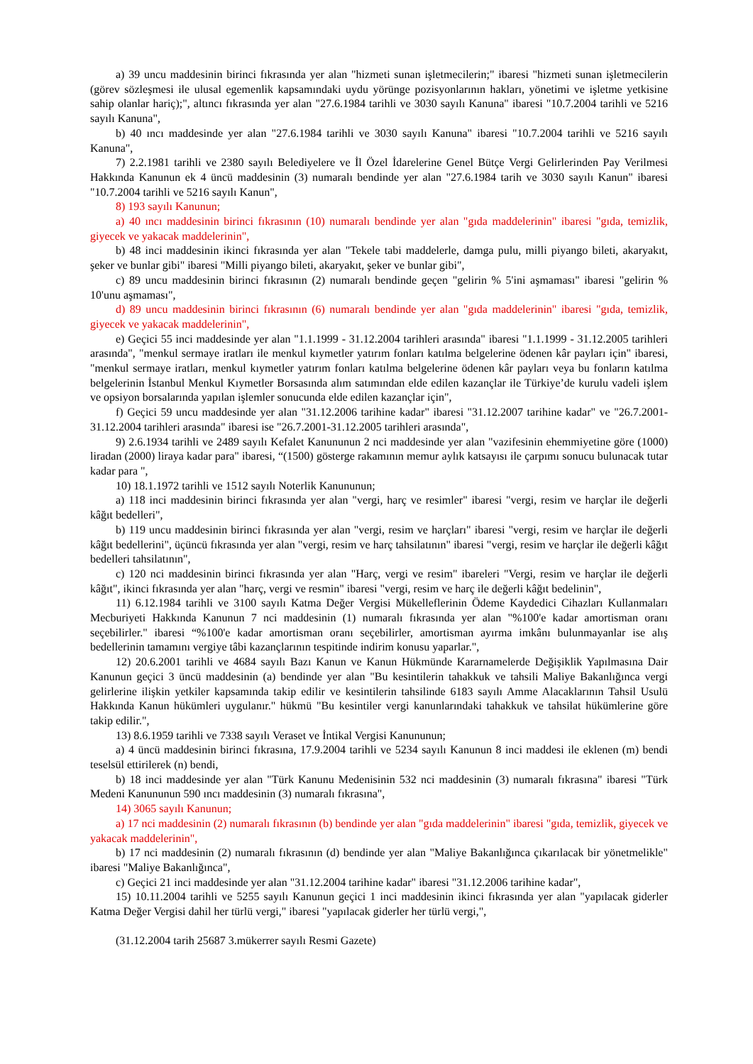a) 39 uncu maddesinin birinci fıkrasında yer alan "hizmeti sunan işletmecilerin;" ibaresi "hizmeti sunan işletmecilerin (görev sözleşmesi ile ulusal egemenlik kapsamındaki uydu yörünge pozisyonlarının hakları, yönetimi ve işletme yetkisine sahip olanlar hariç);", altıncı fıkrasında yer alan "27.6.1984 tarihli ve 3030 sayılı Kanuna" ibaresi "10.7.2004 tarihli ve 5216 sayılı Kanuna",
b) 40 ıncı maddesinde yer alan "27.6.1984 tarihli ve 3030 sayılı Kanuna" ibaresi "10.7.2004 tarihli ve 5216 sayılı Kanuna",
7) 2.2.1981 tarihli ve 2380 sayılı Belediyelere ve İl Özel İdarelerine Genel Bütçe Vergi Gelirlerinden Pay Verilmesi Hakkında Kanunun ek 4 üncü maddesinin (3) numaralı bendinde yer alan "27.6.1984 tarih ve 3030 sayılı Kanun" ibaresi "10.7.2004 tarihli ve 5216 sayılı Kanun",
8) 193 sayılı Kanunun;
a) 40 ıncı maddesinin birinci fıkrasının (10) numaralı bendinde yer alan "gıda maddelerinin" ibaresi "gıda, temizlik, giyecek ve yakacak maddelerinin",
b) 48 inci maddesinin ikinci fıkrasında yer alan "Tekele tabi maddelerle, damga pulu, milli piyango bileti, akaryakıt, şeker ve bunlar gibi" ibaresi "Milli piyango bileti, akaryakıt, şeker ve bunlar gibi",
c) 89 uncu maddesinin birinci fıkrasının (2) numaralı bendinde geçen "gelirin % 5'ini aşmaması" ibaresi "gelirin % 10'unu aşmaması",
d) 89 uncu maddesinin birinci fıkrasının (6) numaralı bendinde yer alan "gıda maddelerinin" ibaresi "gıda, temizlik, giyecek ve yakacak maddelerinin",
e) Geçici 55 inci maddesinde yer alan "1.1.1999 - 31.12.2004 tarihleri arasında" ibaresi "1.1.1999 - 31.12.2005 tarihleri arasında", "menkul sermaye iratları ile menkul kıymetler yatırım fonları katılma belgelerine ödenen kâr payları için" ibaresi, "menkul sermaye iratları, menkul kıymetler yatırım fonları katılma belgelerine ödenen kâr payları veya bu fonların katılma belgelerinin İstanbul Menkul Kıymetler Borsasında alım satımından elde edilen kazançlar ile Türkiye’de kurulu vadeli işlem ve opsiyon borsalarında yapılan işlemler sonucunda elde edilen kazançlar için",
f) Geçici 59 uncu maddesinde yer alan "31.12.2006 tarihine kadar" ibaresi "31.12.2007 tarihine kadar" ve "26.7.2001-31.12.2004 tarihleri arasında" ibaresi ise "26.7.2001-31.12.2005 tarihleri arasında",
9) 2.6.1934 tarihli ve 2489 sayılı Kefalet Kanununun 2 nci maddesinde yer alan "vazifesinin ehemmiyetine göre (1000) liradan (2000) liraya kadar para" ibaresi, “(1500) gösterge rakamının memur aylık katsayısı ile çarpımı sonucu bulunacak tutar kadar para ",
10) 18.1.1972 tarihli ve 1512 sayılı Noterlik Kanununun;
a) 118 inci maddesinin birinci fıkrasında yer alan "vergi, harç ve resimler" ibaresi "vergi, resim ve harçlar ile değerli kâğıt bedelleri",
b) 119 uncu maddesinin birinci fıkrasında yer alan "vergi, resim ve harçları" ibaresi "vergi, resim ve harçlar ile değerli kâğıt bedellerini", üçüncü fıkrasında yer alan "vergi, resim ve harç tahsilatının" ibaresi "vergi, resim ve harçlar ile değerli kâğıt bedelleri tahsilatının",
c) 120 nci maddesinin birinci fıkrasında yer alan "Harç, vergi ve resim" ibareleri "Vergi, resim ve harçlar ile değerli kâğıt", ikinci fıkrasında yer alan "harç, vergi ve resmin" ibaresi "vergi, resim ve harç ile değerli kâğıt bedelinin",
11) 6.12.1984 tarihli ve 3100 sayılı Katma Değer Vergisi Mükelleflerinin Ödeme Kaydedici Cihazları Kullanmaları Mecburiyeti Hakkında Kanunun 7 nci maddesinin (1) numaralı fıkrasında yer alan "%100'e kadar amortisman oranı seçebilirler." ibaresi “%100'e kadar amortisman oranı seçebilirler, amortisman ayırma imkânı bulunmayanlar ise alış bedellerinin tamamını vergiye tâbi kazançlarının tespitinde indirim konusu yaparlar.",
12) 20.6.2001 tarihli ve 4684 sayılı Bazı Kanun ve Kanun Hükmünde Kararnamelerde Değişiklik Yapılmasına Dair Kanunun geçici 3 üncü maddesinin (a) bendinde yer alan "Bu kesintilerin tahakkuk ve tahsili Maliye Bakanlığınca vergi gelirlerine ilişkin yetkiler kapsamında takip edilir ve kesintilerin tahsilinde 6183 sayılı Amme Alacaklarının Tahsil Usulü Hakkında Kanun hükümleri uygulanır." hükmü "Bu kesintiler vergi kanunlarındaki tahakkuk ve tahsilat hükümlerine göre takip edilir.",
13) 8.6.1959 tarihli ve 7338 sayılı Veraset ve İntikal Vergisi Kanununun;
a) 4 üncü maddesinin birinci fıkrasına, 17.9.2004 tarihli ve 5234 sayılı Kanunun 8 inci maddesi ile eklenen (m) bendi teselsül ettirilerek (n) bendi,
b) 18 inci maddesinde yer alan "Türk Kanunu Medenisinin 532 nci maddesinin (3) numaralı fıkrasına" ibaresi "Türk Medeni Kanununun 590 ıncı maddesinin (3) numaralı fıkrasına",
14) 3065 sayılı Kanunun;
a) 17 nci maddesinin (2) numaralı fıkrasının (b) bendinde yer alan "gıda maddelerinin" ibaresi "gıda, temizlik, giyecek ve yakacak maddelerinin",
b) 17 nci maddesinin (2) numaralı fıkrasının (d) bendinde yer alan "Maliye Bakanlığınca çıkarılacak bir yönetmelikle" ibaresi "Maliye Bakanlığınca",
c) Geçici 21 inci maddesinde yer alan "31.12.2004 tarihine kadar" ibaresi "31.12.2006 tarihine kadar",
15) 10.11.2004 tarihli ve 5255 sayılı Kanunun geçici 1 inci maddesinin ikinci fıkrasında yer alan "yapılacak giderler Katma Değer Vergisi dahil her türlü vergi," ibaresi "yapılacak giderler her türlü vergi,",
(31.12.2004 tarih 25687 3.mükerrer sayılı Resmi Gazete)